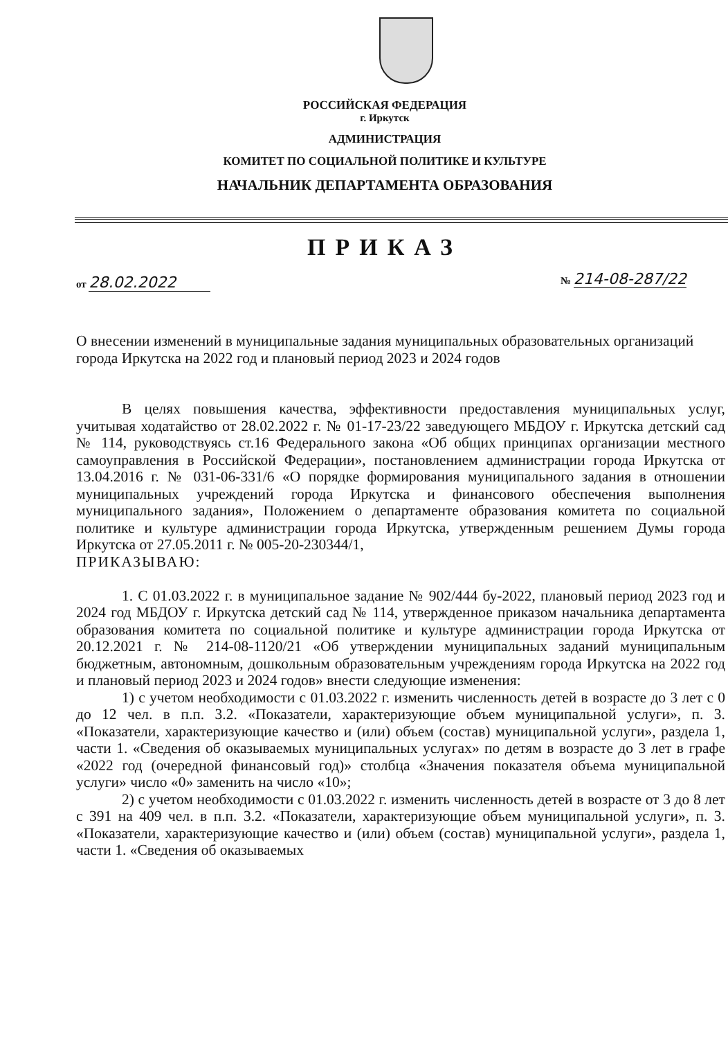РОССИЙСКАЯ ФЕДЕРАЦИЯ
г. Иркутск
АДМИНИСТРАЦИЯ
КОМИТЕТ ПО СОЦИАЛЬНОЙ ПОЛИТИКЕ И КУЛЬТУРЕ
НАЧАЛЬНИК ДЕПАРТАМЕНТА ОБРАЗОВАНИЯ
ПРИКАЗ
от 28.02.2022 № 214-08-287/22
О внесении изменений в муниципальные задания муниципальных образовательных организаций города Иркутска на 2022 год и плановый период 2023 и 2024 годов
В целях повышения качества, эффективности предоставления муниципальных услуг, учитывая ходатайство от 28.02.2022 г. № 01-17-23/22 заведующего МБДОУ г. Иркутска детский сад № 114, руководствуясь ст.16 Федерального закона «Об общих принципах организации местного самоуправления в Российской Федерации», постановлением администрации города Иркутска от 13.04.2016 г. № 031-06-331/6 «О порядке формирования муниципального задания в отношении муниципальных учреждений города Иркутска и финансового обеспечения выполнения муниципального задания», Положением о департаменте образования комитета по социальной политике и культуре администрации города Иркутска, утвержденным решением Думы города Иркутска от 27.05.2011 г. № 005-20-230344/1,
ПРИКАЗЫВАЮ:
1. С 01.03.2022 г. в муниципальное задание № 902/444 бу-2022, плановый период 2023 год и 2024 год МБДОУ г. Иркутска детский сад № 114, утвержденное приказом начальника департамента образования комитета по социальной политике и культуре администрации города Иркутска от 20.12.2021 г. № 214-08-1120/21 «Об утверждении муниципальных заданий муниципальным бюджетным, автономным, дошкольным образовательным учреждениям города Иркутска на 2022 год и плановый период 2023 и 2024 годов» внести следующие изменения:
1) с учетом необходимости с 01.03.2022 г. изменить численность детей в возрасте до 3 лет с 0 до 12 чел. в п.п. 3.2. «Показатели, характеризующие объем муниципальной услуги», п. 3. «Показатели, характеризующие качество и (или) объем (состав) муниципальной услуги», раздела 1, части 1. «Сведения об оказываемых муниципальных услугах» по детям в возрасте до 3 лет в графе «2022 год (очередной финансовый год)» столбца «Значения показателя объема муниципальной услуги» число «0» заменить на число «10»;
2) с учетом необходимости с 01.03.2022 г. изменить численность детей в возрасте от 3 до 8 лет с 391 на 409 чел. в п.п. 3.2. «Показатели, характеризующие объем муниципальной услуги», п. 3. «Показатели, характеризующие качество и (или) объем (состав) муниципальной услуги», раздела 1, части 1. «Сведения об оказываемых